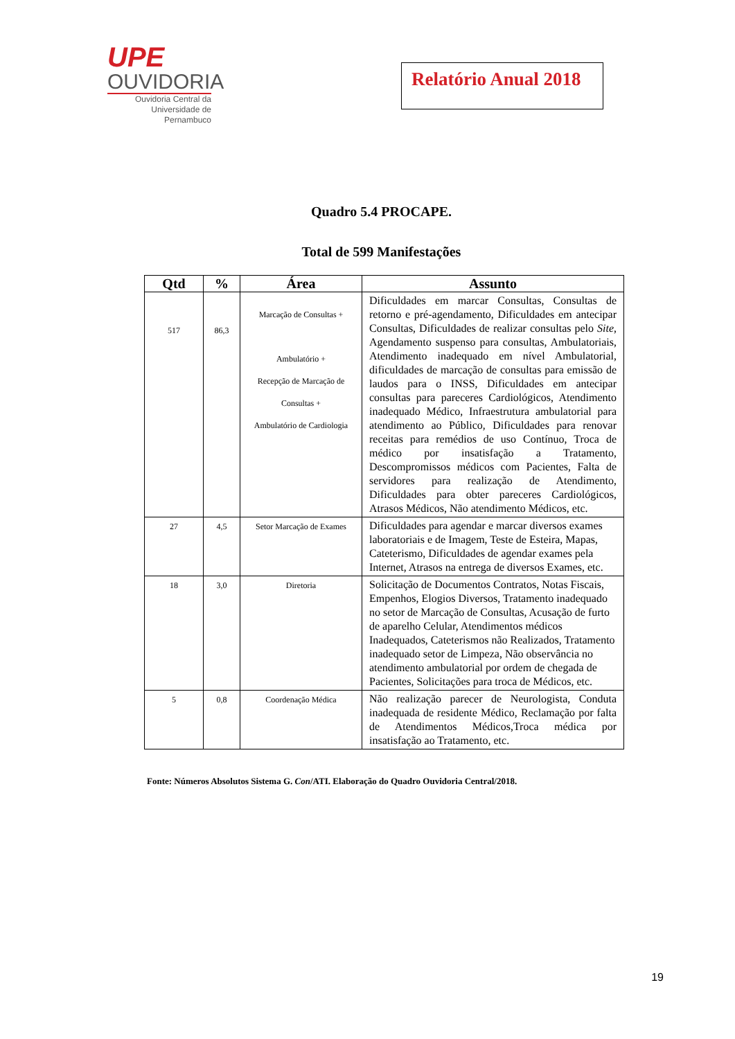UPE
OUVIDORIA
Ouvidoria Central da
Universidade de Pernambuco
Relatório Anual 2018
Quadro 5.4 PROCAPE.
Total de 599 Manifestações
| Qtd | % | Área | Assunto |
| --- | --- | --- | --- |
| 517 | 86,3 | Marcação de Consultas + Ambulatório + Recepção de Marcação de Consultas + Ambulatório de Cardiologia | Dificuldades em marcar Consultas, Consultas de retorno e pré-agendamento, Dificuldades em antecipar Consultas, Dificuldades de realizar consultas pelo Site , Agendamento suspenso para consultas, Ambulatoriais, Atendimento inadequado em nível Ambulatorial, dificuldades de marcação de consultas para emissão de laudos para o INSS, Dificuldades em antecipar consultas para pareceres Cardiológicos, Atendimento inadequado Médico, Infraestrutura ambulatorial para atendimento ao Público, Dificuldades para renovar receitas para remédios de uso Contínuo, Troca de médico por insatisfação a Tratamento, Descompromissos médicos com Pacientes, Falta de servidores para realização de Atendimento, Dificuldades para obter pareceres Cardiológicos, Atrasos Médicos, Não atendimento Médicos, etc. |
| 27 | 4,5 | Setor Marcação de Exames | Dificuldades para agendar e marcar diversos exames laboratoriais e de Imagem, Teste de Esteira, Mapas, Cateterismo, Dificuldades de agendar exames pela Internet, Atrasos na entrega de diversos Exames, etc. |
| 18 | 3,0 | Diretoria | Solicitação de Documentos Contratos, Notas Fiscais, Empenhos, Elogios Diversos, Tratamento inadequado no setor de Marcação de Consultas, Acusação de furto de aparelho Celular, Atendimentos médicos Inadequados, Cateterismos não Realizados, Tratamento inadequado setor de Limpeza, Não observância no atendimento ambulatorial por ordem de chegada de Pacientes, Solicitações para troca de Médicos, etc. |
| 5 | 0,8 | Coordenação Médica | Não realização parecer de Neurologista, Conduta inadequada de residente Médico, Reclamação por falta de Atendimentos Médicos,Troca médica por insatisfação ao Tratamento, etc. |
Fonte: Números Absolutos Sistema G. Con/ATI. Elaboração do Quadro Ouvidoria Central/2018.
19